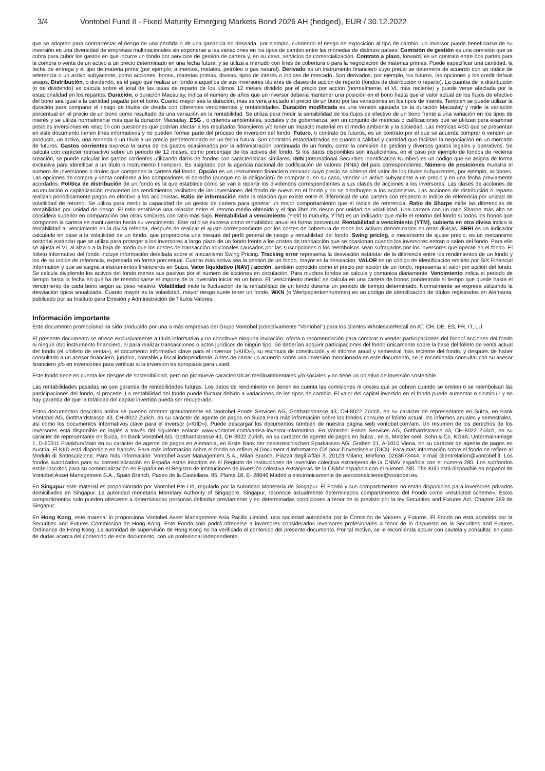3/4 Vontobel Fund II - Fixed Maturity Emerging Markets Bond 2026 AH (hedged), EUR / 30.12.2022
que se adoptan para contrarrestar el riesgo de una pérdida o de una ganancia no deseada; por ejemplo, cubriendo el riesgo de exposición al tipo de cambio, un inversor puede beneficiarse de su inversión en una diversidad de empresas multinacionales sin exponerse a las variaciones en los tipos de cambio entre las monedas de distintos países. Comisión de gestión es una comisión que se cobra para cubrir los gastos en que incurre un fondo por servicios de gestión de cartera y, en su caso, servicios de comercialización. Contrato a plazo, forward, es un contrato entre dos partes para la compra o venta de un activo a un precio determinado en una fecha futura, y se utiliza a menudo con fines de cobertura o para la negociación de materias primas. Puede especificar una cantidad, la fecha de entrega y el tipo de materia prima (por ejemplo, alimentos, metales, petróleo o gas natural). Derivado es un instrumento financiero cuyo precio se determina de acuerdo con un índice de referencia o un activo subyacente, como acciones, bonos, materias primas, divisas, tipos de interés o índices de mercado. Son derivados, por ejemplo, los futuros, las opciones y los credit default swaps. Distribución, o dividendo, es el pago que realiza un fondo a aquellos de sus inversores titulares de clases de acción de reparto (fondos de distribución o reparto). La cuantía de la distribución (o de dividendo) se calcula sobre el total de las tasas de reparto de los últimos 12 meses dividido por el precio por acción (normalmente, el VL más reciente) y puede verse afectada por la estacionalidad en los repartos. Duración, o duración Macaulay, indica el número de años que un inversor debería mantener una posición en el bono hasta que el valor actual de los flujos de efectivo del bono sea igual a la cantidad pagada por el bono. Cuanto mayor sea la duración, más se verá afectado el precio de un bono por las variaciones en los tipos de interés. También se puede utilizar la duración para comparar el riesgo de títulos de deuda con diferentes vencimientos y rentabilidades. Duración modificada es una versión ajustada de la duración Macaulay y mide la variación porcentual en el precio de un bono como resultado de una variación en la rentabilidad. Se utiliza para medir la sensibilidad de los flujos de efectivo de un bono frente a una variación en los tipos de interés y se utiliza normalmente más que la duración Macaulay. ESG , o criterios ambientales, sociales y de gobernanza, son un conjunto de métricas o calificaciones que se utilizan para examinar posibles inversiones en relación con cuestiones que podrían afectar a los resultados financieros y/o tener un impacto material en el medio ambiente y la sociedad. Las métricas ASG que se presentan en este documento tienen fines informativos y no pueden formar parte del proceso de inversión del fondo. Futuro, o contrato de futuros, es un contrato por el que se acuerda comprar o venden un producto, un activo, una moneda o un título a un precio predeterminado en un fecha futura. Son contratos estandarizados en cuanto a calidad y cantidad que facilitan la negociación en un mercado de futuros. Gastos corrientes expresa la suma de los gastos ocasionados por la administración continuada de un fondo, como la comisión de gestión y diversos gastos legales y operativos. Se calcula con carácter retroactivo sobre un periodo de 12 meses, como porcentaje de los activos del fondo. Si los datos disponibles son insuficientes, en el caso por ejemplo de fondos de reciente creación, se puede calcular los gastos corrientes utilizando datos de fondos con características similares. ISIN (International Securities Identification Number) es un código que se asigna de forma exclusiva para identificar a un título o instrumento financiero. Es asignado por la agencia nacional de codificación de valores (NNA) del país correspondiente. Número de posiciones muestra el número de inversiones o títulos que componen la cartera del fondo. Opción es un instrumento financiero derivado cuyo precio se obtiene del valor de los títulos subyacentes, por ejemplo, acciones. Las opciones de compra y venta confieren a los compradores el derecho (aunque no la obligación) de comprar o, en su caso, vender un activo subyacente a un precio y en una fecha previamente acordados. Política de distribución de un fondo es la que establece cómo se van a repartir los dividendos correspondientes a sus clases de acciones a los inversores. Las clases de acciones de acumulación o capitalización reinvierten los rendimientos recibidos de las inversiones del fondo de nuevo en el fondo y no se distribuyen a los accionistas. Las acciones de distribución o reparto realizan periódicamente pagos en efectivo a los accionistas. Ratio de información mide la relación que existe entre el diferencial de una cartera con respecto al índice de referencia por unidad de volatilidad de retorno. Se utiliza para medir la capacidad de un gestor de cartera para generar un mejor comportamiento que el índice de referencia. Ratio de Sharpe mide las diferencias de rentabilidad por unidad de riesgo. El ratio establece una relación entre el retorno medio obtenido y el tipo libre de riesgo por unidad de volatilidad. Una cartera con un ratio Sharpe más alto se considera superior en comparación con otras similares con ratio más bajo. Rentabilidad a vencimiento (Yield to maturity, YTM) es un indicador que mide el retorno del fondo si todos los bonos que componen la cartera se mantuvieran hasta su vencimiento. Este ratio se expresa como rentabilidad anual en forma porcentual. Rentabilidad a vencimiento (YTM), cubierta en otra divisa indica la rentabilidad al vencimiento en la divisa referida, después de realizar el ajuste correspondiente por los costes de cobertura de todos los activos denominados en otras divisas. SRRI es un indicador calculado en base a la volatilidad de un fondo, que proporciona una mesura del perfil general de riesgo y rentabilidad del fondo. Swing pricing, o mecanismo de ajuste precio, es un mecanismo sectorial estándar que se utiliza para proteger a los inversores a largo plazo de un fondo frente a los costes de transacción que se ocasionan cuando los inversores entran o salen del fondo. Para ello se ajusta el VL al alza o a la baja de modo que los costes de transacción adicionales causados por las suscripciones o los reembolsos sean sufragados por los inversores que operan en el fondo. El folleto informativo del fondo incluye información detallada sobre el mecanismo Swing Pricing. Tracking error representa la desviación estándar de la diferencia entre los rendimientos de un fondo y los de su índice de referencia, expresada en forma porcentual. Cuanto más activa sea la gestión de un fondo, mayor es la desviación. VALOR es un código de identificación emitido por SIX Financial Information y que se asigna a instrumentos financieros en Suiza. Valor liquidativo (NAV) / acción, también conocido como el precio por acción de un fondo, representa el valor por acción del fondo. Se calcula dividiendo los activos del fondo menos sus pasivos por el número de acciones en circulación. Para muchos fondos se calcula y comunica diariamente. Vencimiento indica el periodo de tiempo hasta la fecha en que ha de reembolsarse el importe de la inversión inicial en un bono. El “vencimiento medio” se calcula en una cartera de bonos ponderando el tiempo que quede hasta el vencimiento de cada bono según su peso relativo. Volatilidad mide la fluctuación de la rentabilidad de un fondo durante un periodo de tiempo determinado. Normalmente se expresa utilizando la desviación típica anualizada. Cuanto mayor es la volatilidad, mayor riesgo suele tener un fondo. WKN (o Wertpapierkennummer) es un código de identificación de títulos registrados en Alemania, publicado por su Instituto para Emisión y Administración de Títulos Valores.
Información importante
Este documento promocional ha sido producido por una o más empresas del Grupo Vontobel (colectivamente "Vontobel") para los clientes Wholesale/Retail en AT, CH, DE, ES, FR, IT, LU.
El presente documento se ofrece exclusivamente a título informativo y no constituye ninguna invitación, oferta o recomendación para comprar o vender participaciones del fondo/ acciones del fondo ni ningún otro instrumento financiero, ni para realizar transacciones o actos jurídicos de ningún tipo. Se deberían adquirir participaciones del fondo únicamente sobre la base del folleto de venta actual del fondo (el «folleto de venta»), el documento informativo clave para el inversor («KIID»), su escritura de constitución y el informe anual y semestral más reciente del fondo, y después de haber consultado a un asesor financiero, jurídico, contable y fiscal independiente. Antes de cerrar un acuerdo sobre una inversión mencionada en este documento, se le recomienda consultar con su asesor financiero y/o en inversiones para verificar si la inversión es apropiada para usted.
Este fondo tiene en cuenta los riesgos de sostenibilidad, pero no promueve características medioambientales y/o sociales y no tiene un objetivo de inversión sostenible.
Las rentabilidades pasadas no son garantía de rentabilidades futuras. Los datos de rendimiento no tienen en cuenta las comisiones ni costes que se cobran cuando se emiten o se reembolsan las participaciones del fondo, si procede. La rentabilidad del fondo puede fluctuar debido a variaciones de los tipos de cambio. El valor del capital invertido en el fondo puede aumentar o disminuir y no hay garantía de que la totalidad del capital invertido pueda ser recuperado.
Estos documentos descritos arriba se pueden obtener gratuitamente en Vontobel Fonds Services AG, Gotthardstrasse 43, CH-8022 Zúrich, en su carácter de representante en Suiza, en Bank Vontobel AG, Gotthardstrasse 43, CH-8022 Zúrich, en su carácter de agente de pagos en Suiza Para más información sobre los fondos consulte el folleto actual, los informes anuales y semestrales, así como los documentos informativos clave para el inversor («KIID»). Puede descargar los documentos también de nuestra página web vontobel.com/am. Un resumen de los derechos de los inversores está disponible en inglés a través del siguiente enlace: www.vontobel.com/vamsa-investor-information. En Vontobel Fonds Services AG, Gotthardstrasse 43, CH-8022 Zúrich, en su carácter de representante en Suiza, en Bank Vontobel AG, Gotthardstrasse 43, CH-8022 Zúrich, en su carácter de agente de pagos en Suiza , en B. Metzler seel. Sohn & Co. KGaA, Untermainanlage 1, D-60311 Frankfurt/Main en su carácter de agente de pagos en Alemania, en Erste Bank der oesterreichischen Sparkassen AG, Graben 21, A-1010 Viena, en su carácter de agente de pagos en Austria. El KIID está disponible en francés. Para más información sobre el fondo se refiere al Document d’Information Clé pour l’Investisseur (DICI). Para más información sobre el fondo se refiere al Modulo di Sottoscrizione. Para más información: Vontobel Asset Management S.A., Milan Branch, Piazza degli Affari 3, 20123 Milano, telefono: 0263673444, e-mail clientrelation@vontobel.it. Los fondos autorizados para su comercialización en España están inscritos en el Registro de instituciones de inversión colectiva extranjeras de la CNMV española con el número 280. Los subfondos están inscritos para su comercialización en España en el Registro de instituciones de inversión colectiva extranjeras de la CNMV española con el número 280. The KIID está disponible en español de Vontobel Asset Management S.A., Spain Branch, Paseo de la Castellana, 95, Planta 18, E- 28046 Madrid o electrónicamente de atencionalcliente@vontobel.es.
En Singapur este material es proporcionado por Vontobel Pte Ltd, regulado por la Autoridad Monetaria de Singapur. El Fondo y sus compartimentos no están disponibles para inversores privados domiciliados en Singapur. La autoridad monetaria Monetary Authority of Singapore, Singapur, reconoce actualmente determinados compartimentos del Fondo como «restricted scheme». Estos compartimentos solo pueden ofrecerse a determinadas personas definidas previamente y en determinadas condiciones a tenor de lo previsto por la ley Securities and Futures Act, Chapter 289 de Singapur.
En Hong Kong, este material lo proporciona Vontobel Asset Management Asia Pacific Limited, una sociedad autorizada por la Comisión de Valores y Futuros. El Fondo no está admitido por la Securities and Futures Commission de Hong Kong. Este Fondo solo podrá ofrecerse a inversores considerados inversores profesionales a tenor de lo dispuesto en la Securities and Futures Ordinance de Hong Kong. La autoridad de supervisión de Hong Kong no ha verificado el contenido del presente documento. Por tal motivo, se le recomienda actuar con cautela y consultar, en caso de dudas acerca del contenido de este documento, con un profesional independiente.